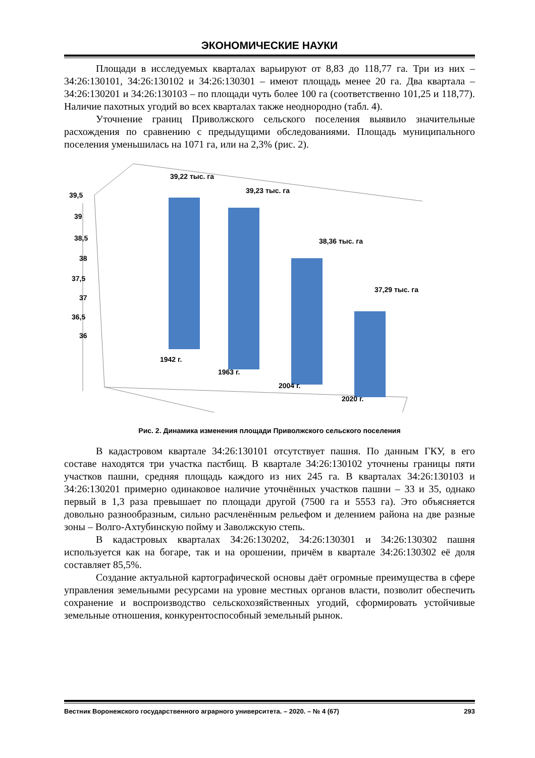ЭКОНОМИЧЕСКИЕ НАУКИ
Площади в исследуемых кварталах варьируют от 8,83 до 118,77 га. Три из них – 34:26:130101, 34:26:130102 и 34:26:130301 – имеют площадь менее 20 га. Два квартала – 34:26:130201 и 34:26:130103 – по площади чуть более 100 га (соответственно 101,25 и 118,77). Наличие пахотных угодий во всех кварталах также неоднородно (табл. 4).
Уточнение границ Приволжского сельского поселения выявило значительные расхождения по сравнению с предыдущими обследованиями. Площадь муниципального поселения уменьшилась на 1071 га, или на 2,3% (рис. 2).
39,5
39
38,5
38
37,5
37
36,5
36
39,22 тыс. га
39,23 тыс. га
38,36 тыс. га
37,29 тыс. га
1942 г.
1963 г.
2004 г.
2020 г.
Рис. 2. Динамика изменения площади Приволжского сельского поселения
В кадастровом квартале 34:26:130101 отсутствует пашня. По данным ГКУ, в его составе находятся три участка пастбищ. В квартале 34:26:130102 уточнены границы пяти участков пашни, средняя площадь каждого из них 245 га. В кварталах 34:26:130103 и 34:26:130201 примерно одинаковое наличие уточнённых участков пашни – 33 и 35, однако первый в 1,3 раза превышает по площади другой (7500 га и 5553 га). Это объясняется довольно разнообразным, сильно расчленённым рельефом и делением района на две разные зоны – Волго-Ахтубинскую пойму и Заволжскую степь.
В кадастровых кварталах 34:26:130202, 34:26:130301 и 34:26:130302 пашня используется как на богаре, так и на орошении, причём в квартале 34:26:130302 её доля составляет 85,5%.
Создание актуальной картографической основы даёт огромные преимущества в сфере управления земельными ресурсами на уровне местных органов власти, позволит обеспечить сохранение и воспроизводство сельскохозяйственных угодий, сформировать устойчивые земельные отношения, конкурентоспособный земельный рынок.
Вестник Воронежского государственного аграрного университета. – 2020. – № 4 (67) 293